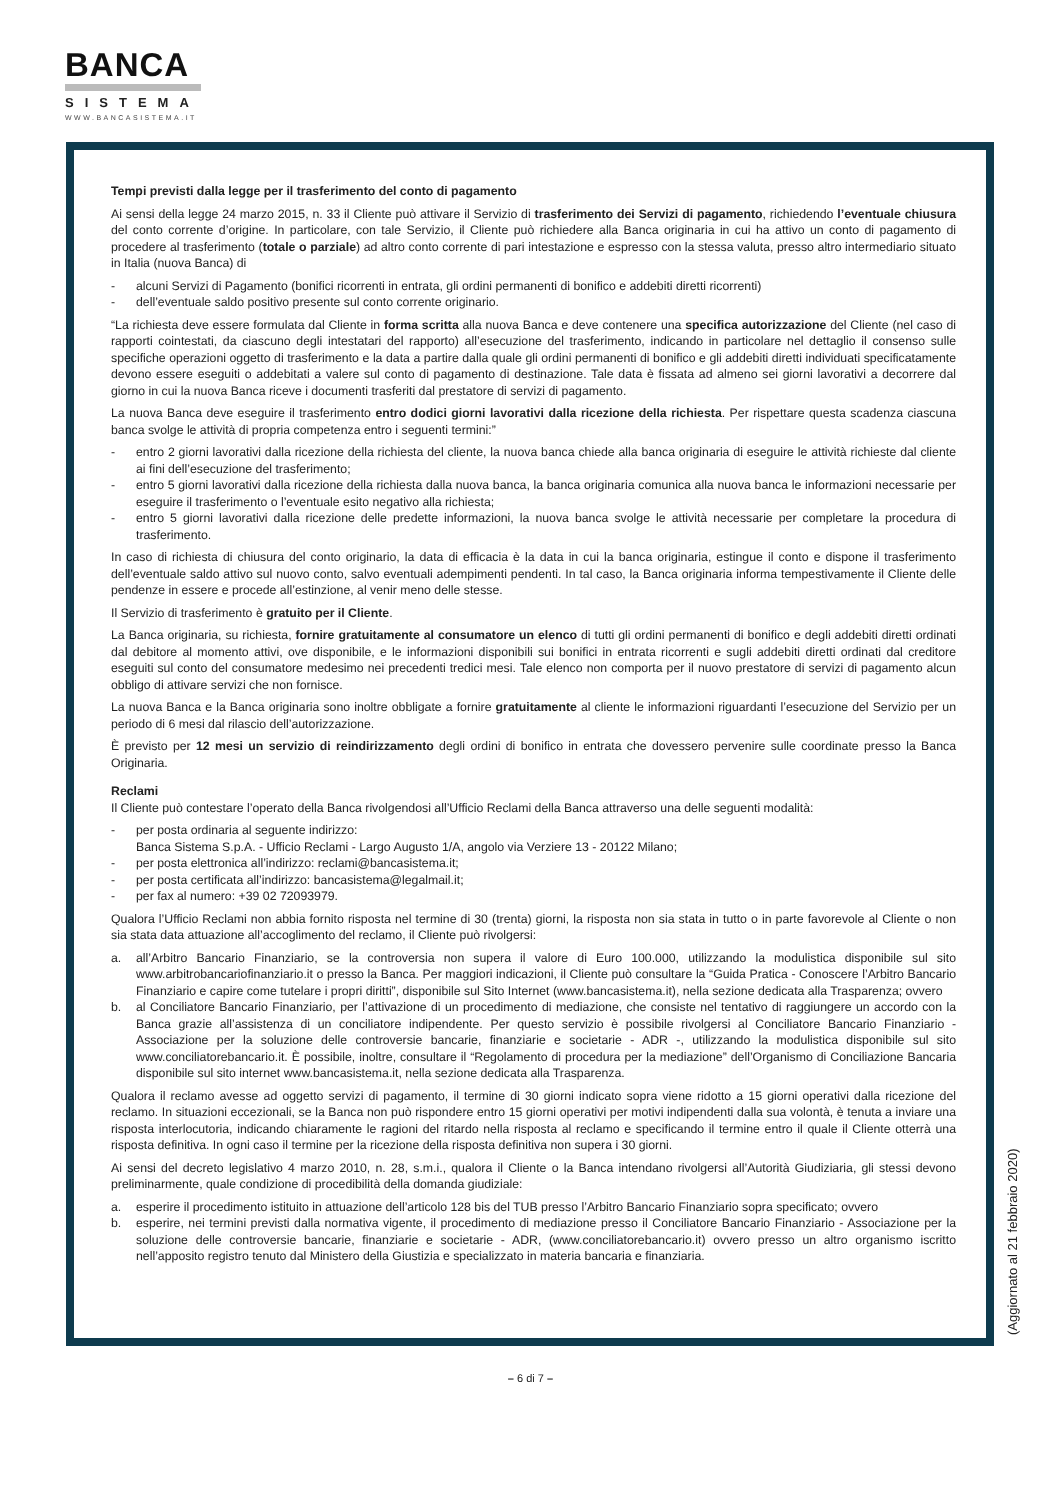BANCA
SISTEMA
WWW.BANCASISTEMA.IT
Tempi previsti dalla legge per il trasferimento del conto di pagamento
Ai sensi della legge 24 marzo 2015, n. 33 il Cliente può attivare il Servizio di trasferimento dei Servizi di pagamento, richiedendo l’eventuale chiusura del conto corrente d’origine. In particolare, con tale Servizio, il Cliente può richiedere alla Banca originaria in cui ha attivo un conto di pagamento di procedere al trasferimento (totale o parziale) ad altro conto corrente di pari intestazione e espresso con la stessa valuta, presso altro intermediario situato in Italia (nuova Banca) di
- alcuni Servizi di Pagamento (bonifici ricorrenti in entrata, gli ordini permanenti di bonifico e addebiti diretti ricorrenti)
- dell’eventuale saldo positivo presente sul conto corrente originario.
“La richiesta deve essere formulata dal Cliente in forma scritta alla nuova Banca e deve contenere una specifica autorizzazione del Cliente (nel caso di rapporti cointestati, da ciascuno degli intestatari del rapporto) all’esecuzione del trasferimento, indicando in particolare nel dettaglio il consenso sulle specifiche operazioni oggetto di trasferimento e la data a partire dalla quale gli ordini permanenti di bonifico e gli addebiti diretti individuati specificatamente devono essere eseguiti o addebitati a valere sul conto di pagamento di destinazione. Tale data è fissata ad almeno sei giorni lavorativi a decorrere dal giorno in cui la nuova Banca riceve i documenti trasferiti dal prestatore di servizi di pagamento.
La nuova Banca deve eseguire il trasferimento entro dodici giorni lavorativi dalla ricezione della richiesta. Per rispettare questa scadenza ciascuna banca svolge le attività di propria competenza entro i seguenti termini:”
- entro 2 giorni lavorativi dalla ricezione della richiesta del cliente, la nuova banca chiede alla banca originaria di eseguire le attività richieste dal cliente ai fini dell’esecuzione del trasferimento;
- entro 5 giorni lavorativi dalla ricezione della richiesta dalla nuova banca, la banca originaria comunica alla nuova banca le informazioni necessarie per eseguire il trasferimento o l’eventuale esito negativo alla richiesta;
- entro 5 giorni lavorativi dalla ricezione delle predette informazioni, la nuova banca svolge le attività necessarie per completare la procedura di trasferimento.
In caso di richiesta di chiusura del conto originario, la data di efficacia è la data in cui la banca originaria, estingue il conto e dispone il trasferimento dell’eventuale saldo attivo sul nuovo conto, salvo eventuali adempimenti pendenti. In tal caso, la Banca originaria informa tempestivamente il Cliente delle pendenze in essere e procede all’estinzione, al venir meno delle stesse.
Il Servizio di trasferimento è gratuito per il Cliente.
La Banca originaria, su richiesta, fornire gratuitamente al consumatore un elenco di tutti gli ordini permanenti di bonifico e degli addebiti diretti ordinati dal debitore al momento attivi, ove disponibile, e le informazioni disponibili sui bonifici in entrata ricorrenti e sugli addebiti diretti ordinati dal creditore eseguiti sul conto del consumatore medesimo nei precedenti tredici mesi. Tale elenco non comporta per il nuovo prestatore di servizi di pagamento alcun obbligo di attivare servizi che non fornisce.
La nuova Banca e la Banca originaria sono inoltre obbligate a fornire gratuitamente al cliente le informazioni riguardanti l’esecuzione del Servizio per un periodo di 6 mesi dal rilascio dell’autorizzazione.
È previsto per 12 mesi un servizio di reindirizzamento degli ordini di bonifico in entrata che dovessero pervenire sulle coordinate presso la Banca Originaria.
Reclami
Il Cliente può contestare l’operato della Banca rivolgendosi all’Ufficio Reclami della Banca attraverso una delle seguenti modalità:
- per posta ordinaria al seguente indirizzo:
Banca Sistema S.p.A. - Ufficio Reclami - Largo Augusto 1/A, angolo via Verziere 13 - 20122 Milano;
- per posta elettronica all’indirizzo: reclami@bancasistema.it;
- per posta certificata all’indirizzo: bancasistema@legalmail.it;
- per fax al numero: +39 02 72093979.
Qualora l’Ufficio Reclami non abbia fornito risposta nel termine di 30 (trenta) giorni, la risposta non sia stata in tutto o in parte favorevole al Cliente o non sia stata data attuazione all’accoglimento del reclamo, il Cliente può rivolgersi:
a. all’Arbitro Bancario Finanziario, se la controversia non supera il valore di Euro 100.000, utilizzando la modulistica disponibile sul sito www.arbitrobancariofinanziario.it o presso la Banca. Per maggiori indicazioni, il Cliente può consultare la “Guida Pratica - Conoscere l’Arbitro Bancario Finanziario e capire come tutelare i propri diritti”, disponibile sul Sito Internet (www.bancasistema.it), nella sezione dedicata alla Trasparenza; ovvero
b. al Conciliatore Bancario Finanziario, per l’attivazione di un procedimento di mediazione, che consiste nel tentativo di raggiungere un accordo con la Banca grazie all’assistenza di un conciliatore indipendente. Per questo servizio è possibile rivolgersi al Conciliatore Bancario Finanziario - Associazione per la soluzione delle controversie bancarie, finanziarie e societarie - ADR -, utilizzando la modulistica disponibile sul sito www.conciliatorebancario.it. È possibile, inoltre, consultare il “Regolamento di procedura per la mediazione” dell’Organismo di Conciliazione Bancaria disponibile sul sito internet www.bancasistema.it, nella sezione dedicata alla Trasparenza.
Qualora il reclamo avesse ad oggetto servizi di pagamento, il termine di 30 giorni indicato sopra viene ridotto a 15 giorni operativi dalla ricezione del reclamo. In situazioni eccezionali, se la Banca non può rispondere entro 15 giorni operativi per motivi indipendenti dalla sua volontà, è tenuta a inviare una risposta interlocutoria, indicando chiaramente le ragioni del ritardo nella risposta al reclamo e specificando il termine entro il quale il Cliente otterrà una risposta definitiva. In ogni caso il termine per la ricezione della risposta definitiva non supera i 30 giorni.
Ai sensi del decreto legislativo 4 marzo 2010, n. 28, s.m.i., qualora il Cliente o la Banca intendano rivolgersi all’Autorità Giudiziaria, gli stessi devono preliminarmente, quale condizione di procedibilità della domanda giudiziale:
a. esperire il procedimento istituito in attuazione dell’articolo 128 bis del TUB presso l’Arbitro Bancario Finanziario sopra specificato; ovvero
b. esperire, nei termini previsti dalla normativa vigente, il procedimento di mediazione presso il Conciliatore Bancario Finanziario - Associazione per la soluzione delle controversie bancarie, finanziarie e societarie - ADR, (www.conciliatorebancario.it) ovvero presso un altro organismo iscritto nell’apposito registro tenuto dal Ministero della Giustizia e specializzato in materia bancaria e finanziaria.
(Aggiornato al 21 febbraio 2020)
– 6 di 7 –